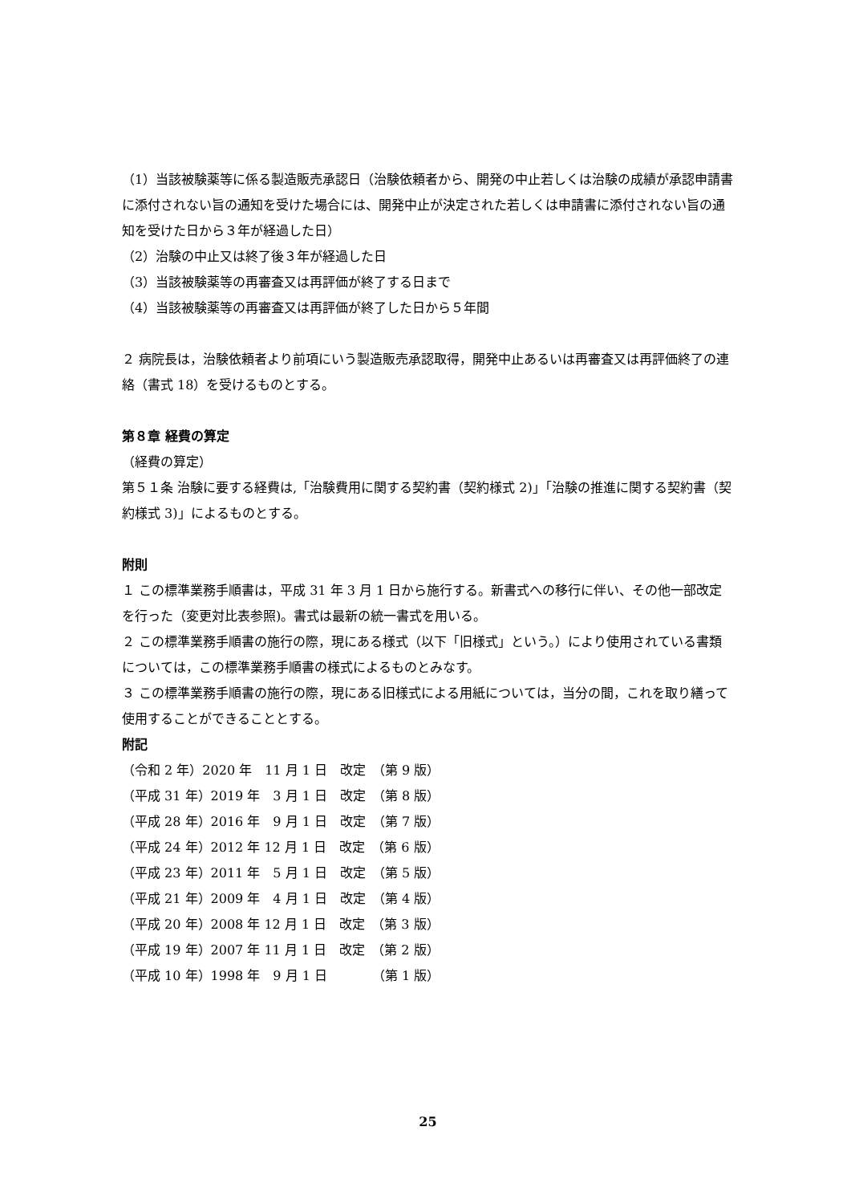（1）当該被験薬等に係る製造販売承認日（治験依頼者から、開発の中止若しくは治験の成績が承認申請書に添付されない旨の通知を受けた場合には、開発中止が決定された若しくは申請書に添付されない旨の通知を受けた日から３年が経過した日）
（2）治験の中止又は終了後３年が経過した日
（3）当該被験薬等の再審査又は再評価が終了する日まで
（4）当該被験薬等の再審査又は再評価が終了した日から５年間
２ 病院長は，治験依頼者より前項にいう製造販売承認取得，開発中止あるいは再審査又は再評価終了の連絡（書式 18）を受けるものとする。
第８章 経費の算定
（経費の算定）
第５１条 治験に要する経費は,「治験費用に関する契約書（契約様式 2)」「治験の推進に関する契約書（契約様式 3)」によるものとする。
附則
１ この標準業務手順書は，平成 31 年 3 月 1 日から施行する。新書式への移行に伴い、その他一部改定を行った（変更対比表参照)。書式は最新の統一書式を用いる。
２ この標準業務手順書の施行の際，現にある様式（以下「旧様式」という。）により使用されている書類については，この標準業務手順書の様式によるものとみなす。
３ この標準業務手順書の施行の際，現にある旧様式による用紙については，当分の間，これを取り繕って使用することができることとする。
附記
（令和 2 年）2020 年　11 月 1 日　改定　（第 9 版）
（平成 31 年）2019 年　3 月 1 日　改定　（第 8 版）
（平成 28 年）2016 年　9 月 1 日　改定　（第 7 版）
（平成 24 年）2012 年 12 月 1 日　改定　（第 6 版）
（平成 23 年）2011 年　5 月 1 日　改定　（第 5 版）
（平成 21 年）2009 年　4 月 1 日　改定　（第 4 版）
（平成 20 年）2008 年 12 月 1 日　改定　（第 3 版）
（平成 19 年）2007 年 11 月 1 日　改定　（第 2 版）
（平成 10 年）1998 年　9 月 1 日　　　　（第 1 版）
25